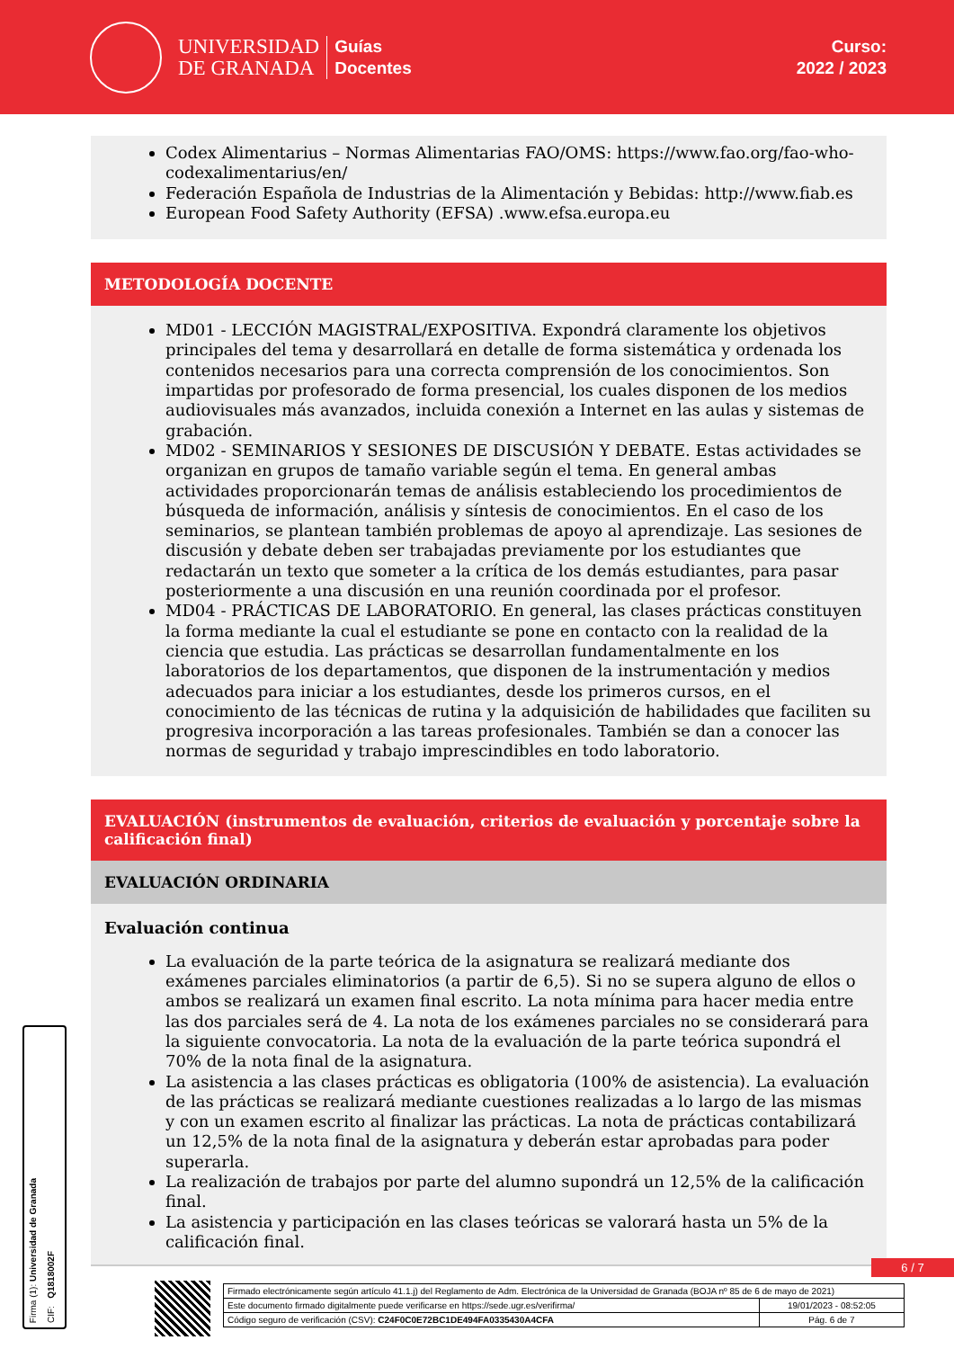UNIVERSIDAD
DE GRANADA
Guías
Docentes
Curso:
2022 / 2023
Codex Alimentarius – Normas Alimentarias FAO/OMS: https://www.fao.org/fao-who-codexalimentarius/en/
Federación Española de Industrias de la Alimentación y Bebidas: http://www.fiab.es
European Food Safety Authority (EFSA) .www.efsa.europa.eu
METODOLOGÍA DOCENTE
MD01 - LECCIÓN MAGISTRAL/EXPOSITIVA. Expondrá claramente los objetivos principales del tema y desarrollará en detalle de forma sistemática y ordenada los contenidos necesarios para una correcta comprensión de los conocimientos. Son impartidas por profesorado de forma presencial, los cuales disponen de los medios audiovisuales más avanzados, incluida conexión a Internet en las aulas y sistemas de grabación.
MD02 - SEMINARIOS Y SESIONES DE DISCUSIÓN Y DEBATE. Estas actividades se organizan en grupos de tamaño variable según el tema. En general ambas actividades proporcionarán temas de análisis estableciendo los procedimientos de búsqueda de información, análisis y síntesis de conocimientos. En el caso de los seminarios, se plantean también problemas de apoyo al aprendizaje. Las sesiones de discusión y debate deben ser trabajadas previamente por los estudiantes que redactarán un texto que someter a la crítica de los demás estudiantes, para pasar posteriormente a una discusión en una reunión coordinada por el profesor.
MD04 - PRÁCTICAS DE LABORATORIO. En general, las clases prácticas constituyen la forma mediante la cual el estudiante se pone en contacto con la realidad de la ciencia que estudia. Las prácticas se desarrollan fundamentalmente en los laboratorios de los departamentos, que disponen de la instrumentación y medios adecuados para iniciar a los estudiantes, desde los primeros cursos, en el conocimiento de las técnicas de rutina y la adquisición de habilidades que faciliten su progresiva incorporación a las tareas profesionales. También se dan a conocer las normas de seguridad y trabajo imprescindibles en todo laboratorio.
EVALUACIÓN (instrumentos de evaluación, criterios de evaluación y porcentaje sobre la calificación final)
EVALUACIÓN ORDINARIA
Evaluación continua
La evaluación de la parte teórica de la asignatura se realizará mediante dos exámenes parciales eliminatorios (a partir de 6,5). Si no se supera alguno de ellos o ambos se realizará un examen final escrito. La nota mínima para hacer media entre las dos parciales será de 4. La nota de los exámenes parciales no se considerará para la siguiente convocatoria. La nota de la evaluación de la parte teórica supondrá el 70% de la nota final de la asignatura.
La asistencia a las clases prácticas es obligatoria (100% de asistencia). La evaluación de las prácticas se realizará mediante cuestiones realizadas a lo largo de las mismas y con un examen escrito al finalizar las prácticas. La nota de prácticas contabilizará un 12,5% de la nota final de la asignatura y deberán estar aprobadas para poder superarla.
La realización de trabajos por parte del alumno supondrá un 12,5% de la calificación final.
La asistencia y participación en las clases teóricas se valorará hasta un 5% de la calificación final.
Firma (1): Universidad de Granada
CIF: Q1818002F
6 / 7
| Firmado electrónicamente según artículo 41.1.j) del Reglamento de Adm. Electrónica de la Universidad de Granada (BOJA nº 85 de 6 de mayo de 2021) | |
| Este documento firmado digitalmente puede verificarse en https://sede.ugr.es/verifirma/ | 19/01/2023 - 08:52:05 |
| Código seguro de verificación (CSV): C24F0C0E72BC1DE494FA0335430A4CFA | Pág. 6 de 7 |